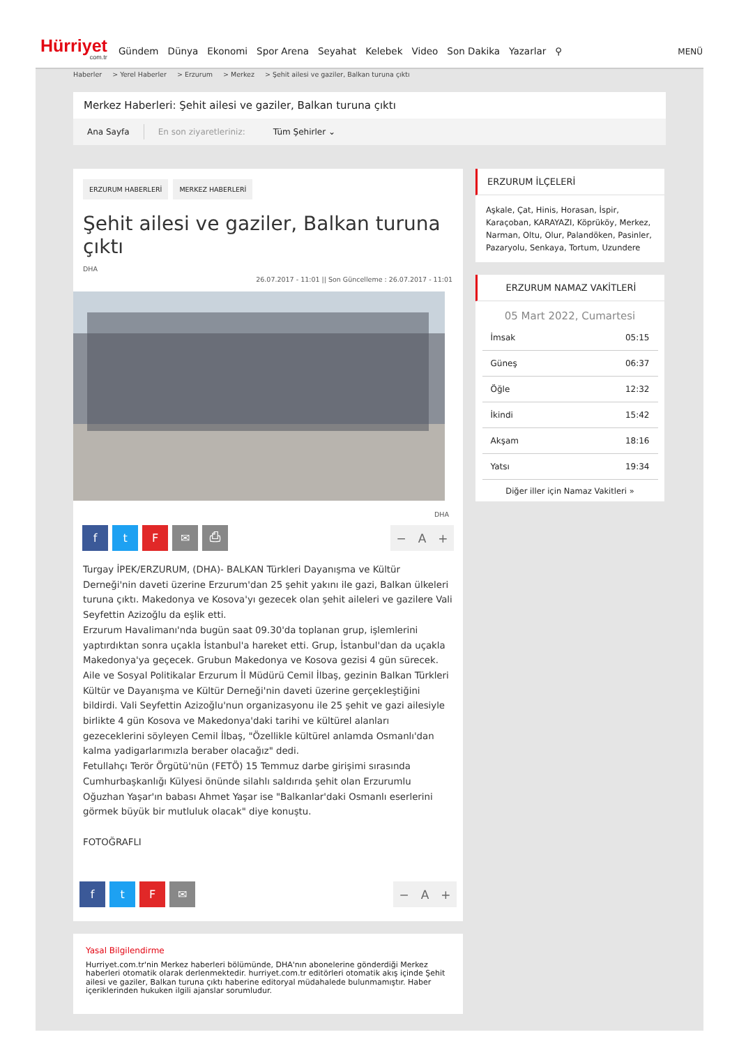Hürriyet
com.tr
Gündem Dünya Ekonomi Spor Arena Seyahat Kelebek Video Son Dakika Yazarlar ⚲
MENÜ
Haberler > Yerel Haberler > Erzurum > Merkez > Şehit ailesi ve gaziler, Balkan turuna çıktı
Merkez Haberleri: Şehit ailesi ve gaziler, Balkan turuna çıktı
Ana Sayfa En son ziyaretleriniz: Tüm Şehirler ⌄
ERZURUM HABERLERİ MERKEZ HABERLERİ
Şehit ailesi ve gaziler, Balkan turuna çıktı
DHA
26.07.2017 - 11:01 || Son Güncelleme : 26.07.2017 - 11:01
DHA
f t F ✉ ⎙
− A +
Turgay İPEK/ERZURUM, (DHA)- BALKAN Türkleri Dayanışma ve Kültür Derneği'nin daveti üzerine Erzurum'dan 25 şehit yakını ile gazi, Balkan ülkeleri turuna çıktı. Makedonya ve Kosova'yı gezecek olan şehit aileleri ve gazilere Vali Seyfettin Azizoğlu da eşlik etti.
Erzurum Havalimanı'nda bugün saat 09.30'da toplanan grup, işlemlerini yaptırdıktan sonra uçakla İstanbul'a hareket etti. Grup, İstanbul'dan da uçakla Makedonya'ya geçecek. Grubun Makedonya ve Kosova gezisi 4 gün sürecek.
Aile ve Sosyal Politikalar Erzurum İl Müdürü Cemil İlbaş, gezinin Balkan Türkleri Kültür ve Dayanışma ve Kültür Derneği'nin daveti üzerine gerçekleştiğini bildirdi. Vali Seyfettin Azizoğlu'nun organizasyonu ile 25 şehit ve gazi ailesiyle birlikte 4 gün Kosova ve Makedonya'daki tarihi ve kültürel alanları gezeceklerini söyleyen Cemil İlbaş, "Özellikle kültürel anlamda Osmanlı'dan kalma yadigarlarımızla beraber olacağız" dedi.
Fetullahçı Terör Örgütü'nün (FETÖ) 15 Temmuz darbe girişimi sırasında Cumhurbaşkanlığı Külyesi önünde silahlı saldırıda şehit olan Erzurumlu Oğuzhan Yaşar'ın babası Ahmet Yaşar ise "Balkanlar'daki Osmanlı eserlerini görmek büyük bir mutluluk olacak" diye konuştu.
FOTOĞRAFLI
f t F ✉
− A +
Yasal Bilgilendirme
Hurriyet.com.tr'nin Merkez haberleri bölümünde, DHA'nın abonelerine gönderdiği Merkez haberleri otomatik olarak derlenmektedir. hurriyet.com.tr editörleri otomatik akış içinde Şehit ailesi ve gaziler, Balkan turuna çıktı haberine editoryal müdahalede bulunmamıştır. Haber içeriklerinden hukuken ilgili ajanslar sorumludur.
ERZURUM İLÇELERİ
Aşkale, Çat, Hinis, Horasan, İspir, Karaçoban, KARAYAZI, Köprüköy, Merkez, Narman, Oltu, Olur, Palandöken, Pasinler, Pazaryolu, Senkaya, Tortum, Uzundere
ERZURUM NAMAZ VAKİTLERİ
05 Mart 2022, Cumartesi
| İmsak | 05:15 |
| Güneş | 06:37 |
| Öğle | 12:32 |
| İkindi | 15:42 |
| Akşam | 18:16 |
| Yatsı | 19:34 |
Diğer iller için Namaz Vakitleri »